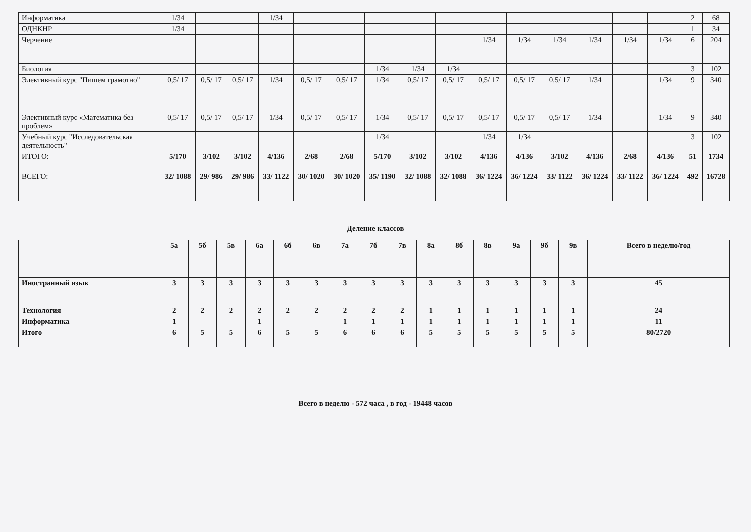| Информатика | 1/34 | | | 1/34 | | | | | | | | | | | | 2 | 68 |
| ОДНКНР | 1/34 | | | | | | | | | | | | | | | 1 | 34 |
| Черчение | | | | | | | | | | 1/34 | 1/34 | 1/34 | 1/34 | 1/34 | 1/34 | 6 | 204 |
| Биология | | | | | | | 1/34 | 1/34 | 1/34 | | | | | | | 3 | 102 |
| Элективный курс "Пишем грамотно" | 0,5/ 17 | 0,5/ 17 | 0,5/ 17 | 1/34 | 0,5/ 17 | 0,5/ 17 | 1/34 | 0,5/ 17 | 0,5/ 17 | 0,5/ 17 | 0,5/ 17 | 0,5/ 17 | 1/34 | | 1/34 | 9 | 340 |
| Элективный курс «Математика без проблем» | 0,5/ 17 | 0,5/ 17 | 0,5/ 17 | 1/34 | 0,5/ 17 | 0,5/ 17 | 1/34 | 0,5/ 17 | 0,5/ 17 | 0,5/ 17 | 0,5/ 17 | 0,5/ 17 | 1/34 | | 1/34 | 9 | 340 |
| Учебный курс "Исследовательская деятельность" | | | | | | | 1/34 | | | 1/34 | 1/34 | | | | | 3 | 102 |
| ИТОГО: | 5/170 | 3/102 | 3/102 | 4/136 | 2/68 | 2/68 | 5/170 | 3/102 | 3/102 | 4/136 | 4/136 | 3/102 | 4/136 | 2/68 | 4/136 | 51 | 1734 |
| ВСЕГО: | 32/ 1088 | 29/ 986 | 29/ 986 | 33/ 1122 | 30/ 1020 | 30/ 1020 | 35/ 1190 | 32/ 1088 | 32/ 1088 | 36/ 1224 | 36/ 1224 | 33/ 1122 | 36/ 1224 | 33/ 1122 | 36/ 1224 | 492 | 16728 |
Деление классов
| | 5а | 5б | 5в | 6а | 6б | 6в | 7а | 7б | 7в | 8а | 8б | 8в | 9а | 9б | 9в | Всего в неделю/год |
| Иностранный язык | 3 | 3 | 3 | 3 | 3 | 3 | 3 | 3 | 3 | 3 | 3 | 3 | 3 | 3 | 3 | 45 |
| Технология | 2 | 2 | 2 | 2 | 2 | 2 | 2 | 2 | 2 | 1 | 1 | 1 | 1 | 1 | 1 | 24 |
| Информатика | 1 | | | 1 | | | 1 | 1 | 1 | 1 | 1 | 1 | 1 | 1 | 1 | 11 |
| Итого | 6 | 5 | 5 | 6 | 5 | 5 | 6 | 6 | 6 | 5 | 5 | 5 | 5 | 5 | 5 | 80/2720 |
Всего в неделю - 572 часа , в год - 19448 часов